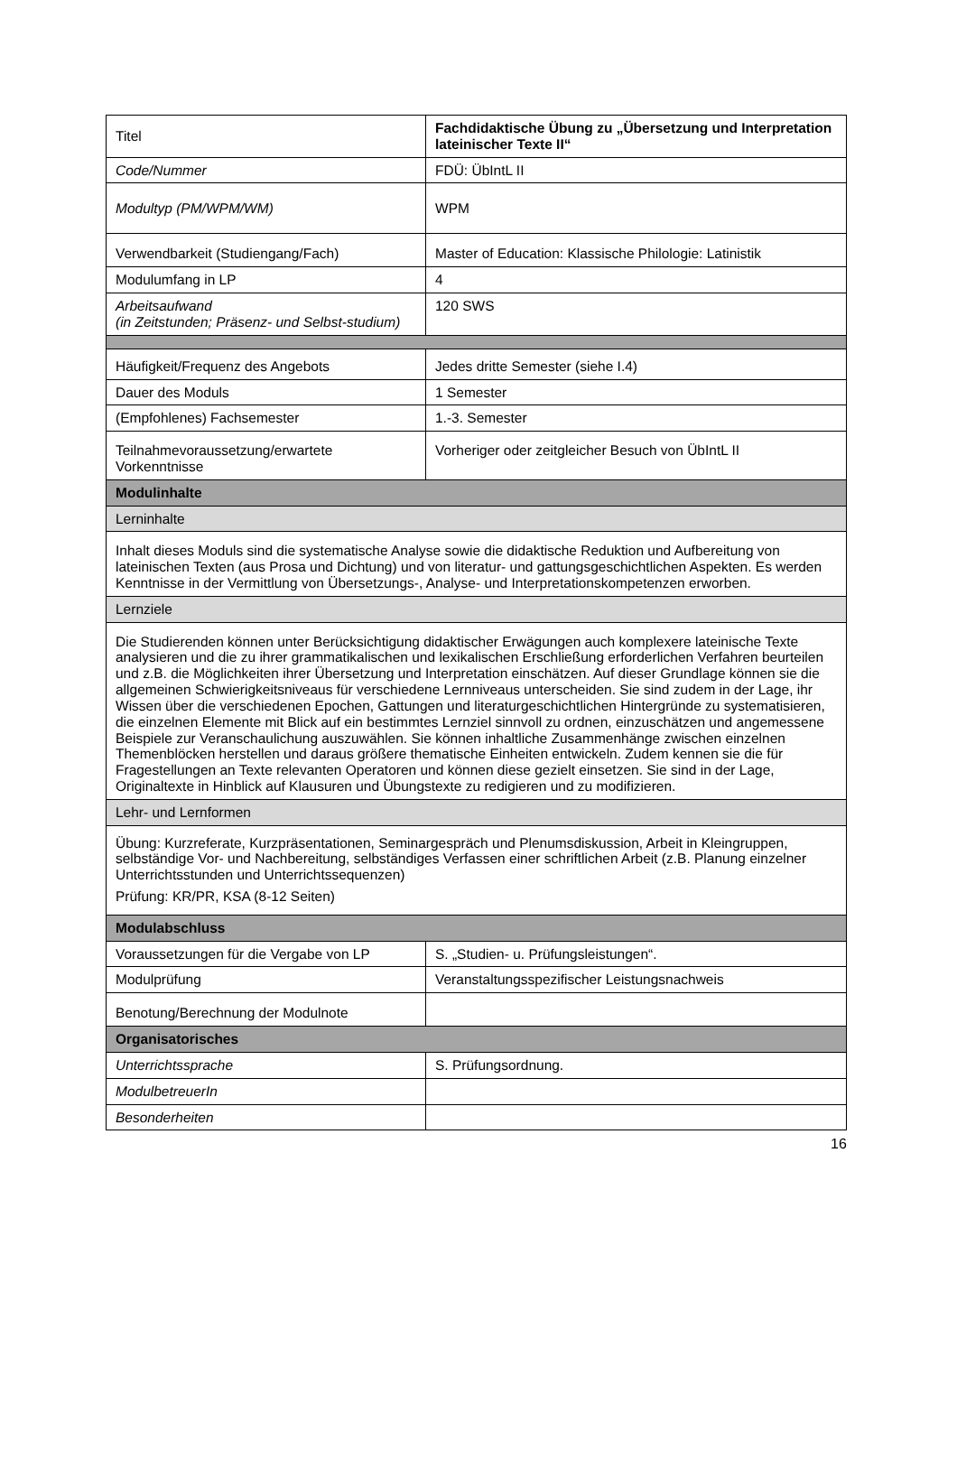| Titel | Fachdidaktische Übung zu „Übersetzung und Interpretation lateinischer Texte II“ |
| Code/Nummer | FDÜ: ÜbIntL II |
| Modultyp (PM/WPM/WM) | WPM |
| Verwendbarkeit (Studiengang/Fach) | Master of Education: Klassische Philologie: Latinistik |
| Modulumfang in LP | 4 |
| Arbeitsaufwand (in Zeitstunden; Präsenz- und Selbst-studium) | 120 SWS |
| Häufigkeit/Frequenz des Angebots | Jedes dritte Semester (siehe I.4) |
| Dauer des Moduls | 1 Semester |
| (Empfohlenes) Fachsemester | 1.-3. Semester |
| Teilnahmevoraussetzung/erwartete Vorkenntnisse | Vorheriger oder zeitgleicher Besuch von ÜbIntL II |
| Modulinhalte | |
| Lerninhalte | |
| Inhalt dieses Moduls sind die systematische Analyse sowie die didaktische Reduktion und Aufbereitung von lateinischen Texten (aus Prosa und Dichtung) und von literatur- und gattungsgeschichtlichen Aspekten. Es werden Kenntnisse in der Vermittlung von Übersetzungs-, Analyse- und Interpretationskompetenzen erworben. | |
| Lernziele | |
| Die Studierenden können unter Berücksichtigung didaktischer Erwägungen auch komplexere lateinische Texte analysieren und die zu ihrer grammatikalischen und lexikalischen Erschließung erforderlichen Verfahren beurteilen und z.B. die Möglichkeiten ihrer Übersetzung und Interpretation einschätzen. Auf dieser Grundlage können sie die allgemeinen Schwierigkeitsniveaus für verschiedene Lernniveaus unterscheiden. Sie sind zudem in der Lage, ihr Wissen über die verschiedenen Epochen, Gattungen und literaturgeschichtlichen Hintergründe zu systematisieren, die einzelnen Elemente mit Blick auf ein bestimmtes Lernziel sinnvoll zu ordnen, einzuschätzen und angemessene Beispiele zur Veranschaulichung auszuwählen. Sie können inhaltliche Zusammenhänge zwischen einzelnen Themenblöcken herstellen und daraus größere thematische Einheiten entwickeln. Zudem kennen sie die für Fragestellungen an Texte relevanten Operatoren und können diese gezielt einsetzen. Sie sind in der Lage, Originaltexte in Hinblick auf Klausuren und Übungstexte zu redigieren und zu modifizieren. | |
| Lehr- und Lernformen | |
| Übung: Kurzreferate, Kurzpräsentationen, Seminargespräch und Plenumsdiskussion, Arbeit in Kleingruppen, selbständige Vor- und Nachbereitung, selbständiges Verfassen einer schriftlichen Arbeit (z.B. Planung einzelner Unterrichtsstunden und Unterrichtssequenzen) Prüfung: KR/PR, KSA (8-12 Seiten) | |
| Modulabschluss | |
| Voraussetzungen für die Vergabe von LP | S. „Studien- u. Prüfungsleistungen“. |
| Modulprüfung | Veranstaltungsspezifischer Leistungsnachweis |
| Benotung/Berechnung der Modulnote | |
| Organisatorisches | |
| Unterrichtssprache | S. Prüfungsordnung. |
| ModulbetreuerIn | |
| Besonderheiten | |
16